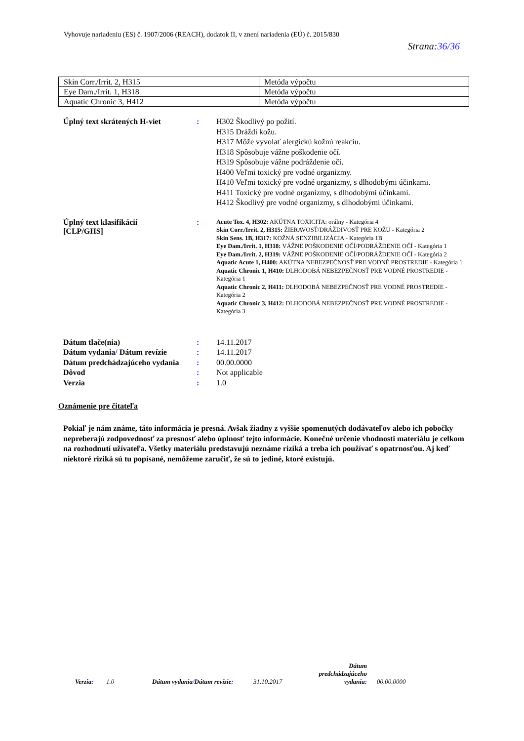Vyhovuje nariadeniu (ES) č. 1907/2006 (REACH), dodatok II, v znení nariadenia (EÚ) č. 2015/830
Strana:36/36
| Skin Corr./Irrit. 2, H315 | Metóda výpočtu |
| Eye Dam./Irrit. 1, H318 | Metóda výpočtu |
| Aquatic Chronic 3, H412 | Metóda výpočtu |
Úplný text skrátených H-viet : H302 Škodlivý po požití.
H315 Dráždi kožu.
H317 Môže vyvolať alergickú kožnú reakciu.
H318 Spôsobuje vážne poškodenie očí.
H319 Spôsobuje vážne podráždenie očí.
H400 Veľmi toxický pre vodné organizmy.
H410 Veľmi toxický pre vodné organizmy, s dlhodobými účinkami.
H411 Toxický pre vodné organizmy, s dlhodobými účinkami.
H412 Škodlivý pre vodné organizmy, s dlhodobými účinkami.
Úplný text klasifikácií
[CLP/GHS]
:
Acute Tox. 4, H302: AKÚTNA TOXICITA: orálny - Kategória 4
Skin Corr./Irrit. 2, H315: ŽIERAVOSŤ/DRÁŽDIVOSŤ PRE KOŽU - Kategória 2
Skin Sens. 1B, H317: KOŽNÁ SENZIBILIZÁCIA - Kategória 1B
Eye Dam./Irrit. 1, H318: VÁŽNE POŠKODENIE OČÍ/PODRÁŽDENIE OČÍ - Kategória 1
Eye Dam./Irrit. 2, H319: VÁŽNE POŠKODENIE OČÍ/PODRÁŽDENIE OČÍ - Kategória 2
Aquatic Acute 1, H400: AKÚTNA NEBEZPEČNOSŤ PRE VODNÉ PROSTREDIE - Kategória 1
Aquatic Chronic 1, H410: DLHODOBÁ NEBEZPEČNOSŤ PRE VODNÉ PROSTREDIE - Kategória 1
Aquatic Chronic 2, H411: DLHODOBÁ NEBEZPEČNOSŤ PRE VODNÉ PROSTREDIE - Kategória 2
Aquatic Chronic 3, H412: DLHODOBÁ NEBEZPEČNOSŤ PRE VODNÉ PROSTREDIE - Kategória 3
Dátum tlače(nia) : 14.11.2017
Dátum vydania/ Dátum revízie : 14.11.2017
Dátum predchádzajúceho vydania
: 00.00.0000
Dôvod : Not applicable
Verzia : 1.0
Oznámenie pre čitateľa
Pokiaľ je nám známe, táto informácia je presná. Avšak žiadny z vyššie spomenutých dodávateľov alebo ich pobočky nepreberajú zodpovednosť za presnosť alebo úplnosť tejto informácie. Konečné určenie vhodnosti materiálu je celkom na rozhodnutí užívateľa. Všetky materiálu predstavujú neznáme riziká a treba ich používať s opatrnosťou. Aj keď niektoré riziká sú tu popísané, nemôžeme zaručiť, že sú to jediné, ktoré existujú.
Verzia:
1.0
Dátum vydania/Dátum revízie:
31.10.2017
Dátum predchádzajúceho vydania:
00.00.0000